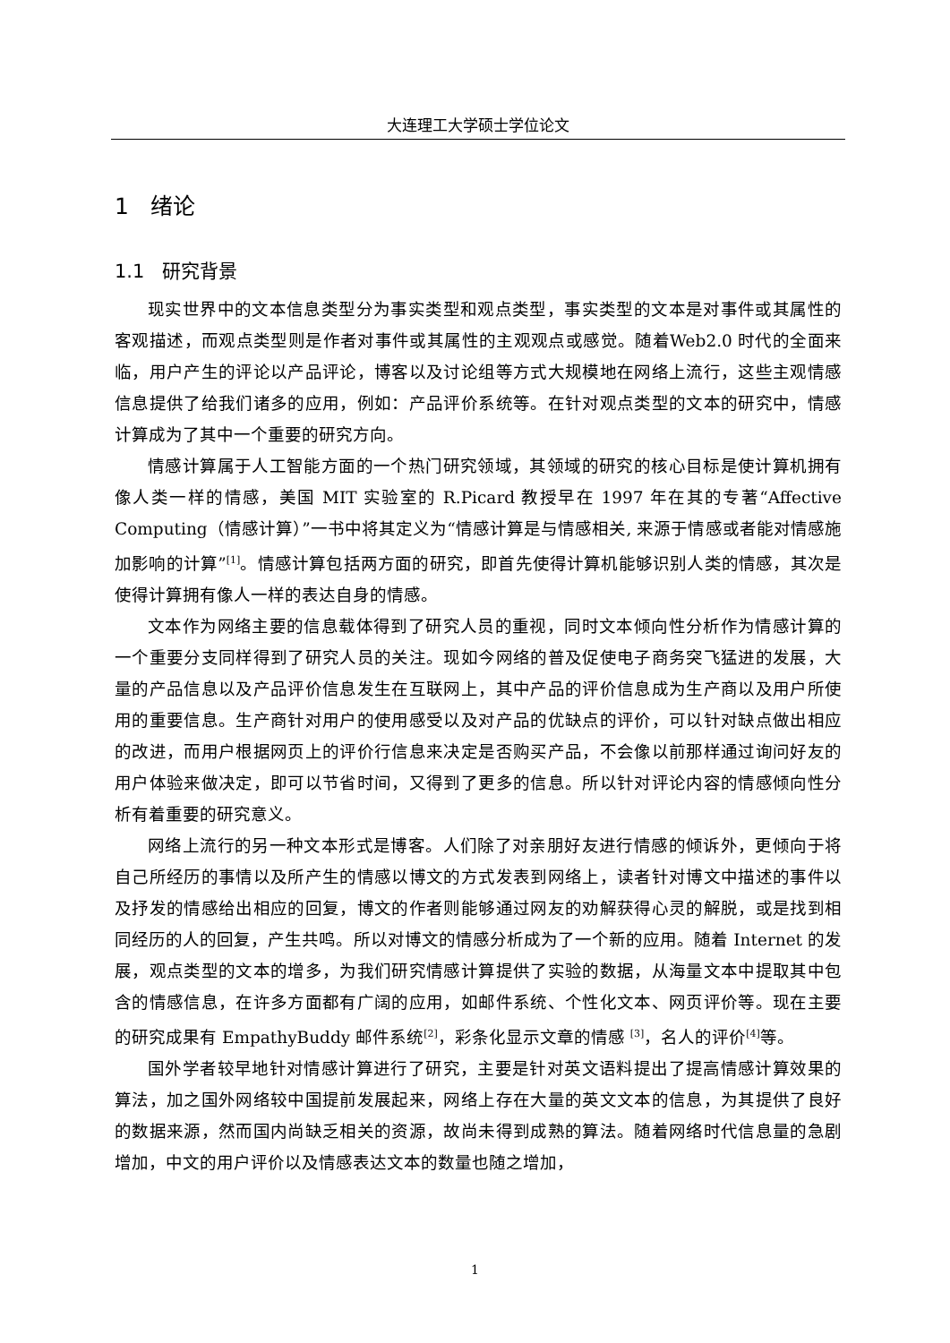大连理工大学硕士学位论文
1 绪论
1.1 研究背景
现实世界中的文本信息类型分为事实类型和观点类型，事实类型的文本是对事件或其属性的客观描述，而观点类型则是作者对事件或其属性的主观观点或感觉。随着Web2.0 时代的全面来临，用户产生的评论以产品评论，博客以及讨论组等方式大规模地在网络上流行，这些主观情感信息提供了给我们诸多的应用，例如：产品评价系统等。在针对观点类型的文本的研究中，情感计算成为了其中一个重要的研究方向。
情感计算属于人工智能方面的一个热门研究领域，其领域的研究的核心目标是使计算机拥有像人类一样的情感，美国 MIT 实验室的 R.Picard 教授早在 1997 年在其的专著“Affective Computing（情感计算）”一书中将其定义为“情感计算是与情感相关, 来源于情感或者能对情感施加影响的计算”<sup>[1]</sup>。情感计算包括两方面的研究，即首先使得计算机能够识别人类的情感，其次是使得计算拥有像人一样的表达自身的情感。
文本作为网络主要的信息载体得到了研究人员的重视，同时文本倾向性分析作为情感计算的一个重要分支同样得到了研究人员的关注。现如今网络的普及促使电子商务突飞猛进的发展，大量的产品信息以及产品评价信息发生在互联网上，其中产品的评价信息成为生产商以及用户所使用的重要信息。生产商针对用户的使用感受以及对产品的优缺点的评价，可以针对缺点做出相应的改进，而用户根据网页上的评价行信息来决定是否购买产品，不会像以前那样通过询问好友的用户体验来做决定，即可以节省时间，又得到了更多的信息。所以针对评论内容的情感倾向性分析有着重要的研究意义。
网络上流行的另一种文本形式是博客。人们除了对亲朋好友进行情感的倾诉外，更倾向于将自己所经历的事情以及所产生的情感以博文的方式发表到网络上，读者针对博文中描述的事件以及抒发的情感给出相应的回复，博文的作者则能够通过网友的劝解获得心灵的解脱，或是找到相同经历的人的回复，产生共鸣。所以对博文的情感分析成为了一个新的应用。随着 Internet 的发展，观点类型的文本的增多，为我们研究情感计算提供了实验的数据，从海量文本中提取其中包含的情感信息，在许多方面都有广阔的应用，如邮件系统、个性化文本、网页评价等。现在主要的研究成果有 EmpathyBuddy 邮件系统<sup>[2]</sup>，彩条化显示文章的情感 <sup>[3]</sup>，名人的评价<sup>[4]</sup>等。
国外学者较早地针对情感计算进行了研究，主要是针对英文语料提出了提高情感计算效果的算法，加之国外网络较中国提前发展起来，网络上存在大量的英文文本的信息，为其提供了良好的数据来源，然而国内尚缺乏相关的资源，故尚未得到成熟的算法。随着网络时代信息量的急剧增加，中文的用户评价以及情感表达文本的数量也随之增加，
1